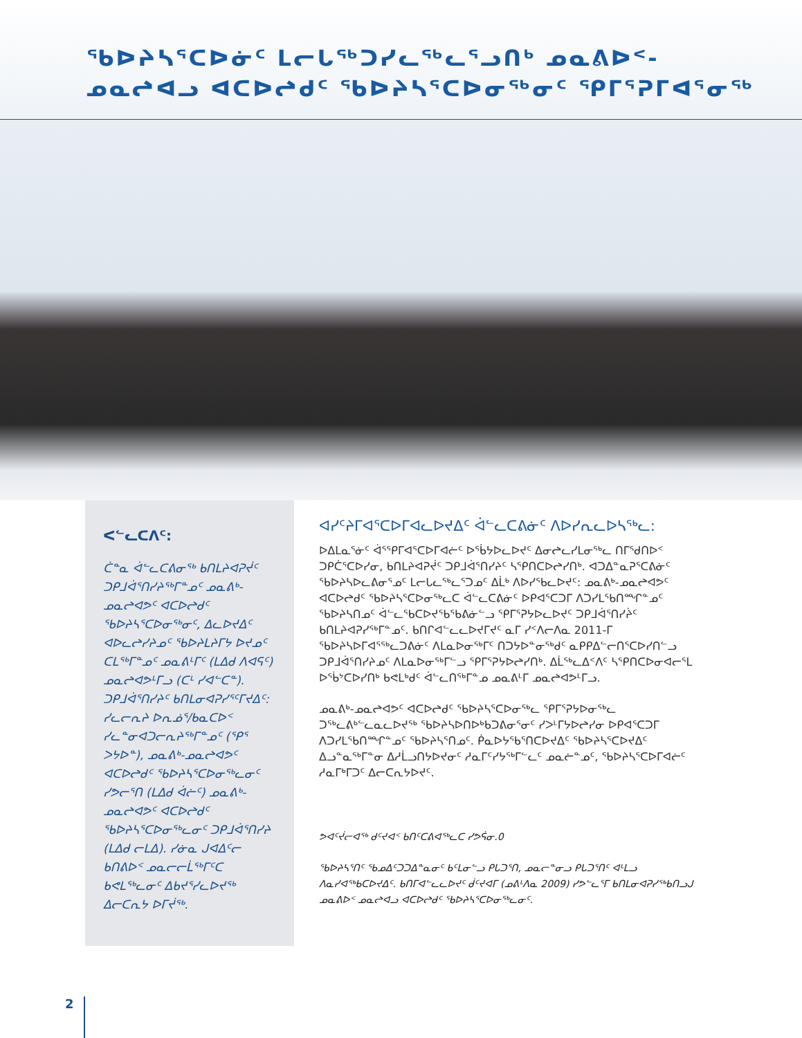ᖃᐅᔨᓴᕐᑕᐅᓃᑦ ᒪᓕᒐᖅᑐᓯᓚᖅᓚᕐᓗᑎᒃ ᓄᓇᕕᐅᑉ-
ᓄᓇᖠᐊᓗ ᐊᑕᐅᖠᑯᑦ ᖃᐅᔨᓴᕐᑕᐅᓂᖅᓂᑦ ᕿᒥᕐᕈᒥᐊᕐᓂᖅ
ᐸᓪᓚᑕᐱᑦ:
ᑖᓐᓇ ᐋᓪᓚᑕᕕᓂᖅ ᑲᑎᒪᔨᐊᕈᔫᑦ ᑐᑭᒧᐋᕐᑎᓯᔨᖅᒥᓐᓄᑦ ᓄᓇᕕᒃ-ᓄᓇᖠᐊᕗᑦ ᐊᑕᐅᖠᑯᑦ ᖃᐅᔨᓴᕐᑕᐅᓂᖅᓂᑦ, ᐃᓚᐅᔪᐃᑦ ᐊᐅᓚᖠᓯᔨᓄᑦ ᖃᐅᔨᒪᔨᒥᔭ ᐅᔪᓄᑦ ᑕᒪᖅᒥᓐᓄᑦ ᓄᓇᕕᒻᒥᑦ (ᒪᐃᑯ ᐱᐊᕋᑦ) ᓄᓇᖠᐊᕗᒻᒥᓗ (ᑕᒻ ᓯᐊᓪᑕᓐ). ᑐᑭᒧᐋᕐᑎᓯᔨᑦ ᑲᑎᒪᓂᐊᕈᓯᕐᑦᒥᔪᐃᑦ: ᓯᓚᓕᕆᔨ ᐅᕆᓅᕐ/ᑲᓇᑕᐅᑉ ᓯᓚᓐᓂᐊᑐᓕᕆᔨᖅᒥᓐᓄᑦ (ᕿᕐ ᐳᔭᐅᓐ), ᓄᓇᕕᒃ-ᓄᓇᖠᐊᕗᑦ ᐊᑕᐅᖠᑯᑦ ᖃᐅᔨᓴᕐᑕᐅᓂᖅᓚᓂᑦ ᓯᕗᓕᕐᑎ (ᒪᐃᑯ ᐋᓖᑦ) ᓄᓇᕕᒃ-ᓄᓇᖠᐊᕗᑦ ᐊᑕᐅᖠᑯᑦ ᖃᐅᔨᓴᕐᑕᐅᓂᖅᓚᓂᑦ ᑐᑭᒧᐋᕐᑎᓯᔨ (ᒪᐃᑯ ᓕᒪᐃ). ᓯᓃᓇ ᒍᐊᐃᑦᓕ ᑲᑎᕕᐅᑉ ᓄᓇᓕᓕᒫᖅᒥᑦᑕ ᑲᕙᒪᖅᓚᓂᑦ ᐃᑲᔪᕐᓯᓚᐅᔪᖅ ᐃᓕᑕᕆᔭ ᐅᒥᔫᖅ.
ᐊᓯᑦᔨᒥᐊᕐᑕᐅᒥᐊᓚᐅᔪᐃᑦ ᐋᓪᓚᑕᕕᓃᑦ ᐱᐅᓯᕆᓚᐅᓴᖅᓚ:
ᐅᐃᒪᓇᕐᓃᑦ ᐋᕐᕿᒥᐊᕐᑕᐅᒥᐊᓖᑦ ᐅᖄᔭᐅᓚᐅᔪᑦ ᐃᓂᖠᓚᓯᒪᓂᖅᓚ ᑎᒥᖁᑎᐅᑉ ᑐᑭᑖᕐᑕᐅᓯᓂ, ᑲᑎᒪᔨᐊᕈᔫᑦ ᑐᑭᒧᐋᕐᑎᓯᔨᑦ ᓴᕿᑎᑕᐅᖠᓯᑎᒃ. ᐊᑐᐃᓐᓇᕈᕐᑕᕕᓃᑦ ᖃᐅᔨᓴᐅᓚᕕᓂᕐᓄᑦ ᒪᓕᒐᓚᖅᓚᕐᑐᓄᑦ ᐃᒫᒃ ᐱᐅᓯᖃᓚᐅᔪᑦ: ᓄᓇᕕᒃ-ᓄᓇᖠᐊᕗᑦ ᐊᑕᐅᖠᑯᑦ ᖃᐅᔨᓴᕐᑕᐅᓂᖅᓚᑕ ᐋᓪᓚᑕᕕᓃᑦ ᐅᑭᐊᕐᑕᑐᒥ ᐱᑐᓯᒪᖃᑎᙱᓐᓄᑦ ᖃᐅᔨᓴᑎᓄᑦ ᐋᓪᓚᖃᑕᐅᔪᖃᖃᕕᓃᓪᓗ ᕿᒥᕐᕈᔭᐅᓚᐅᔪᑦ ᑐᑭᒧᐋᕐᑎᓯᔩᑦ ᑲᑎᒪᔨᐊᕈᓯᖅᒥᓐᓄᑦ. ᑲᑎᒋᐊᓪᓚᓚᐅᔪᒥᔪᑦ ᓇᒥ ᓯᑉᐱᓕᐱᓇ 2011-ᒥ ᖃᐅᔨᓴᐅᒥᐊᕐᖅᓚᑐᕕᓃᑦ ᐱᒪᓇᐅᓂᖅᒥᑦ ᑎᑐᔭᐅᓐᓂᖅᑯᑦ ᓇᑭᑭᐃᓪᓕᑎᕐᑕᐅᓯᑎᓪᓗ ᑐᑭᒧᐋᕐᑎᓯᔨᓄᑦ ᐱᒪᓇᐅᓂᖅᒥᓪᓗ ᕿᒥᕐᕈᔭᐅᖠᓯᑎᒃ. ᐃᒫᖅᓚᐃᑉᐱᑦ ᓴᕿᑎᑕᐅᓂᐊᓕᕐᒪ ᐅᖄᔾᑕᐅᓯᑎᒃ ᑲᕙᒪᒃᑯᑦ ᐋᓪᓚᑎᖅᒥᓐᓄ ᓄᓇᕕᒻᒥ ᓄᓇᖠᐊᕗᒻᒥᓗ.
ᓄᓇᕕᒃ-ᓄᓇᖠᐊᕗᑦ ᐊᑕᐅᖠᑯᑦ ᖃᐅᔨᓴᕐᑕᐅᓂᖅᓚ ᕿᒥᕐᕈᔭᐅᓂᖅᓚ ᑐᖅᓚᕕᒃᓪᓚᓇᓚᐅᔪᖅ ᖃᐅᔨᓴᐅᑎᐅᒃᑲᑐᕕᓂᕐᓂᑦ ᓯᐳᒻᒥᔭᐅᖠᓯᓂ ᐅᑭᐊᕐᑕᑐᒥ ᐱᑐᓯᒪᖃᑎᙱᓐᓄᑦ ᖃᐅᔨᓴᕐᑎᓄᑦ. ᑮᓇᐅᔭᖃᕐᑎᑕᐅᔪᐃᑦ ᖃᐅᔨᓴᕐᑕᐅᔪᐃᑦ ᐃᓗᓐᓇᖅᒥᓐᓂ ᐃᓱᒫᓗᑎᔭᐅᔪᓂᑦ ᓱᓇᒥᑦᓯᔭᖅᒥᓪᓚᑦ ᓄᓇᓖᓐᓄᑦ, ᖃᐅᔨᓴᕐᑕᐅᒥᐊᓖᑦ ᓱᓇᒥᒃᒥᑐᑦ ᐃᓕᑕᕆᔭᐅᔪᑦ.
ᕗᐊᑦᔫᓕᐊᖅ ᑯᑦᔪᐊᑉ ᑲᑎᑦᑕᕕᐊᖅᓚᑕ ᓯᕗᕌᓂ.0
ᖃᐅᔨᓴᕐᑎᑦ ᖃᓄᐃᑦᑐᑐᐃᓐᓇᓂᑦ ᑲᑦᒪᓂᓪᓗ ᑭᒐᑐᕐᑎ, ᓄᓇᓕᓐᓂᓗ ᑭᒐᑐᕐᑎᑦ ᐊᒻᒪᓗ ᐱᓇᓯᐊᖅᑲᑕᐅᔪᐃᑦ. ᑲᑎᒥᐊᓪᓚᓚᐅᔪᑦ ᑰᑦᔪᐊᒥ (ᓄᕕᒻᐱᓇ 2009) ᓯᕗᓪᓚᕐᒥ ᑲᑎᒪᓂᐊᕈᓯᖅᑲᑎᓗᒍ ᓄᓇᕕᐅᑉ ᓄᓇᖠᐊᓗ ᐊᑕᐅᖠᑯᑦ ᖃᐅᔨᓴᕐᑕᐅᓂᖅᓚᓂᑦ.
2